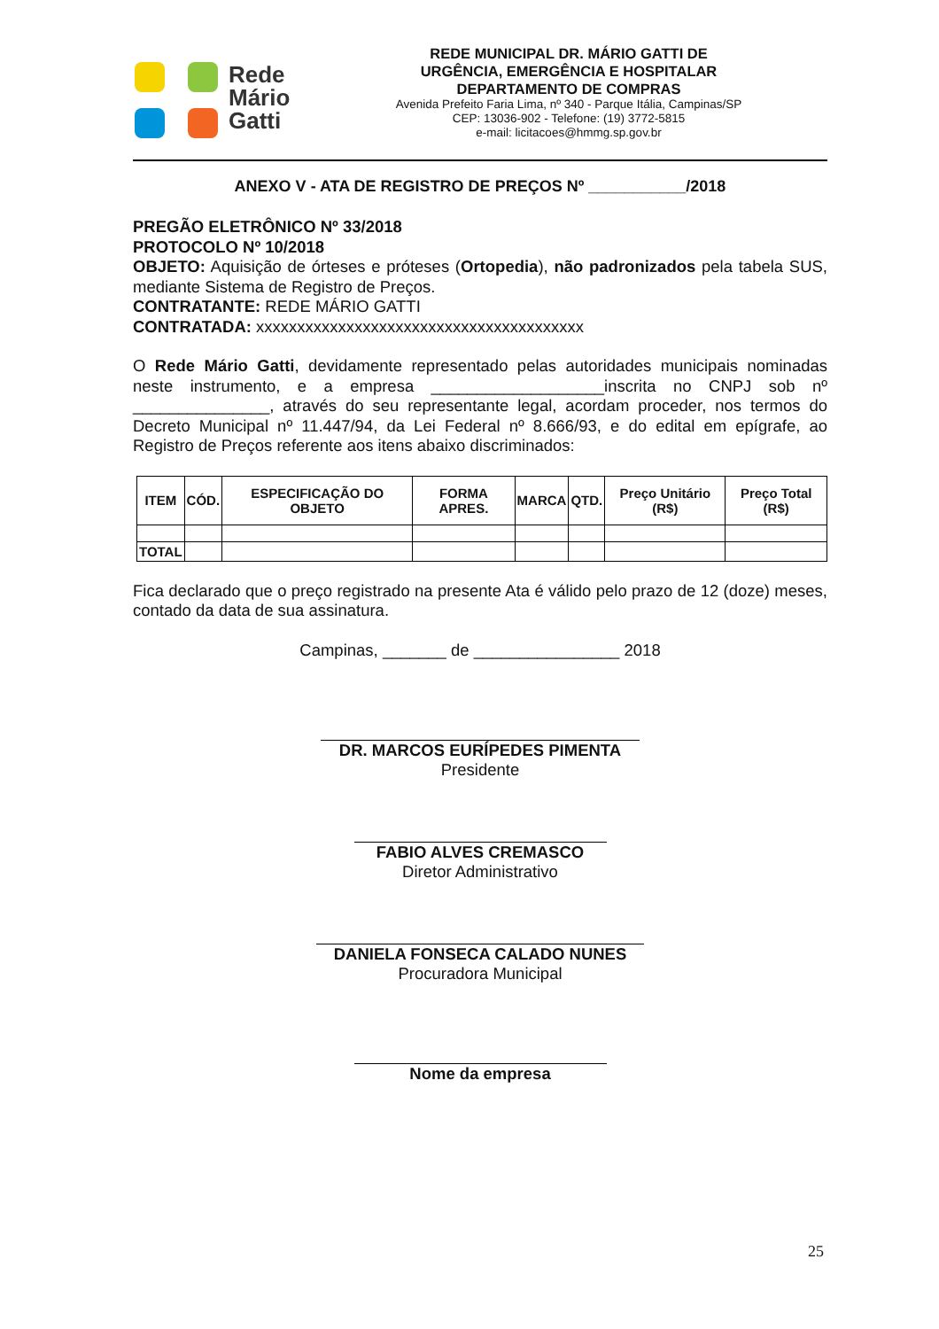Rede
Mário
Gatti
REDE MUNICIPAL DR. MÁRIO GATTI DE
URGÊNCIA, EMERGÊNCIA E HOSPITALAR
DEPARTAMENTO DE COMPRAS
Avenida Prefeito Faria Lima, nº 340 - Parque Itália, Campinas/SP
CEP: 13036-902 - Telefone: (19) 3772-5815
e-mail: licitacoes@hmmg.sp.gov.br
ANEXO V - ATA DE REGISTRO DE PREÇOS Nº ___________/2018
PREGÃO ELETRÔNICO Nº 33/2018
PROTOCOLO Nº 10/2018
OBJETO: Aquisição de órteses e próteses (Ortopedia), não padronizados pela tabela SUS, mediante Sistema de Registro de Preços.
CONTRATANTE: REDE MÁRIO GATTI
CONTRATADA: xxxxxxxxxxxxxxxxxxxxxxxxxxxxxxxxxxxxxxxx
O Rede Mário Gatti, devidamente representado pelas autoridades municipais nominadas neste instrumento, e a empresa ___________________inscrita no CNPJ sob nº _______________, através do seu representante legal, acordam proceder, nos termos do Decreto Municipal nº 11.447/94, da Lei Federal nº 8.666/93, e do edital em epígrafe, ao Registro de Preços referente aos itens abaixo discriminados:
| ITEM | CÓD. | ESPECIFICAÇÃO DO OBJETO | FORMA APRES. | MARCA | QTD. | Preço Unitário (R$) | Preço Total (R$) |
| --- | --- | --- | --- | --- | --- | --- | --- |
| TOTAL | | | | | | | |
Fica declarado que o preço registrado na presente Ata é válido pelo prazo de 12 (doze) meses, contado da data de sua assinatura.
Campinas, _______ de ________________ 2018
DR. MARCOS EURÍPEDES PIMENTA
Presidente
FABIO ALVES CREMASCO
Diretor Administrativo
DANIELA FONSECA CALADO NUNES
Procuradora Municipal
Nome da empresa
25